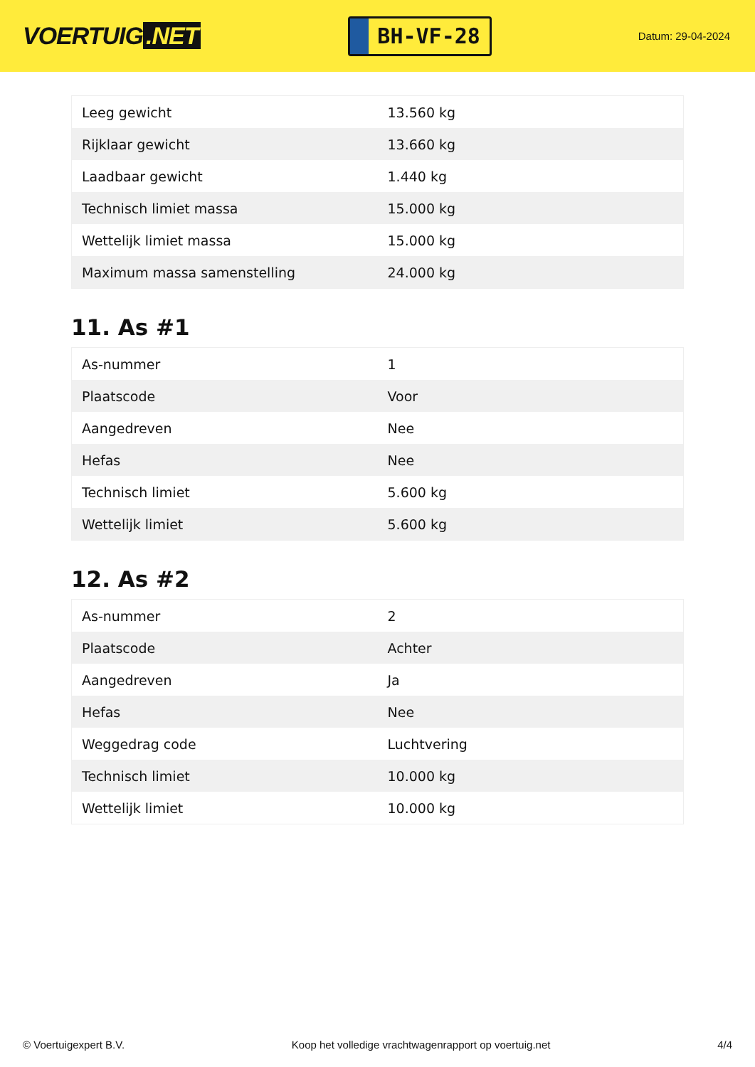VOERTUIG.NET
BH-VF-28
Datum: 29-04-2024
| Leeg gewicht | 13.560 kg |
| Rijklaar gewicht | 13.660 kg |
| Laadbaar gewicht | 1.440 kg |
| Technisch limiet massa | 15.000 kg |
| Wettelijk limiet massa | 15.000 kg |
| Maximum massa samenstelling | 24.000 kg |
11. As #1
| As-nummer | 1 |
| Plaatscode | Voor |
| Aangedreven | Nee |
| Hefas | Nee |
| Technisch limiet | 5.600 kg |
| Wettelijk limiet | 5.600 kg |
12. As #2
| As-nummer | 2 |
| Plaatscode | Achter |
| Aangedreven | Ja |
| Hefas | Nee |
| Weggedrag code | Luchtvering |
| Technisch limiet | 10.000 kg |
| Wettelijk limiet | 10.000 kg |
© Voertuigexpert B.V. Koop het volledige vrachtwagenrapport op voertuig.net 4/4